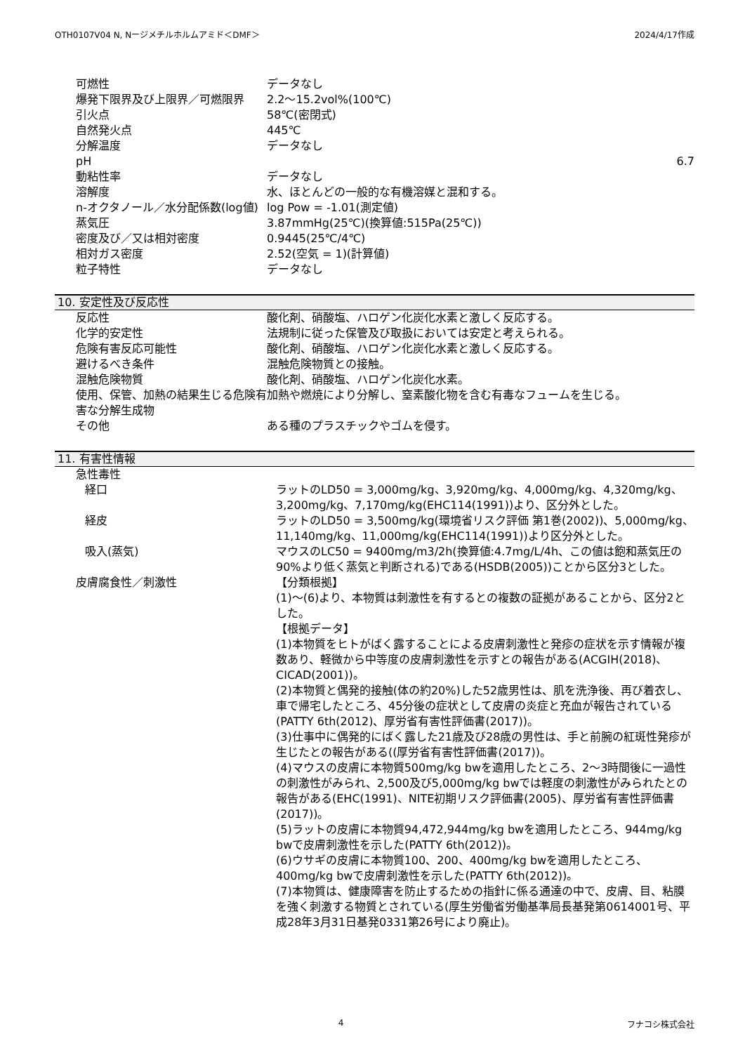OTH0107V04 N, Nージメチルホルムアミド＜DMF＞ 2024/4/17作成
| 可燃性 | データなし |
| 爆発下限界及び上限界／可燃限界 | 2.2～15.2vol%(100℃) |
| 引火点 | 58℃(密閉式) |
| 自然発火点 | 445℃ |
| 分解温度 | データなし |
| pH | 6.7 |
| 動粘性率 | データなし |
| 溶解度 | 水、ほとんどの一般的な有機溶媒と混和する。 |
| n-オクタノール／水分配係数(log値) | log Pow = -1.01(測定値) |
| 蒸気圧 | 3.87mmHg(25℃)(換算値:515Pa(25℃)) |
| 密度及び／又は相対密度 | 0.9445(25℃/4℃) |
| 相対ガス密度 | 2.52(空気 = 1)(計算値) |
| 粒子特性 | データなし |
10. 安定性及び反応性
| 反応性 | 酸化剤、硝酸塩、ハロゲン化炭化水素と激しく反応する。 |
| 化学的安定性 | 法規制に従った保管及び取扱においては安定と考えられる。 |
| 危険有害反応可能性 | 酸化剤、硝酸塩、ハロゲン化炭化水素と激しく反応する。 |
| 避けるべき条件 | 混触危険物質との接触。 |
| 混触危険物質 | 酸化剤、硝酸塩、ハロゲン化炭化水素。 |
| 使用、保管、加熱の結果生じる危険有害な分解生成物 | 加熱や燃焼により分解し、窒素酸化物を含む有毒なフュームを生じる。 |
| その他 | ある種のプラスチックやゴムを侵す。 |
11. 有害性情報
| 急性毒性 | |
| 経口 | ラットのLD50 = 3,000mg/kg、3,920mg/kg、4,000mg/kg、4,320mg/kg、3,200mg/kg、7,170mg/kg(EHC114(1991))より、区分外とした。 |
| 経皮 | ラットのLD50 = 3,500mg/kg(環境省リスク評価 第1巻(2002))、5,000mg/kg、11,140mg/kg、11,000mg/kg(EHC114(1991))より区分外とした。 |
| 吸入(蒸気) | マウスのLC50 = 9400mg/m3/2h(換算値:4.7mg/L/4h、この値は飽和蒸気圧の90%より低く蒸気と判断される)である(HSDB(2005))ことから区分3とした。 |
| 皮膚腐食性／刺激性 | 【分類根拠】 (1)～(6)より、本物質は刺激性を有するとの複数の証拠があることから、区分2とした。 【根拠データ】 (1)本物質をヒトがばく露することによる皮膚刺激性と発疹の症状を示す情報が複数あり、軽微から中等度の皮膚刺激性を示すとの報告がある(ACGIH(2018)、CICAD(2001))。 (2)本物質と偶発的接触(体の約20%)した52歳男性は、肌を洗浄後、再び着衣し、車で帰宅したところ、45分後の症状として皮膚の炎症と充血が報告されている(PATTY 6th(2012)、厚労省有害性評価書(2017))。 (3)仕事中に偶発的にばく露した21歳及び28歳の男性は、手と前腕の紅斑性発疹が生じたとの報告がある((厚労省有害性評価書(2017))。 (4)マウスの皮膚に本物質500mg/kg bwを適用したところ、2～3時間後に一過性の刺激性がみられ、2,500及び5,000mg/kg bwでは軽度の刺激性がみられたとの報告がある(EHC(1991)、NITE初期リスク評価書(2005)、厚労省有害性評価書(2017))。 (5)ラットの皮膚に本物質94,472,944mg/kg bwを適用したところ、944mg/kg bwで皮膚刺激性を示した(PATTY 6th(2012))。 (6)ウサギの皮膚に本物質100、200、400mg/kg bwを適用したところ、400mg/kg bwで皮膚刺激性を示した(PATTY 6th(2012))。 (7)本物質は、健康障害を防止するための指針に係る通達の中で、皮膚、目、粘膜を強く刺激する物質とされている(厚生労働省労働基準局長基発第0614001号、平成28年3月31日基発0331第26号により廃止)。 |
4 フナコシ株式会社